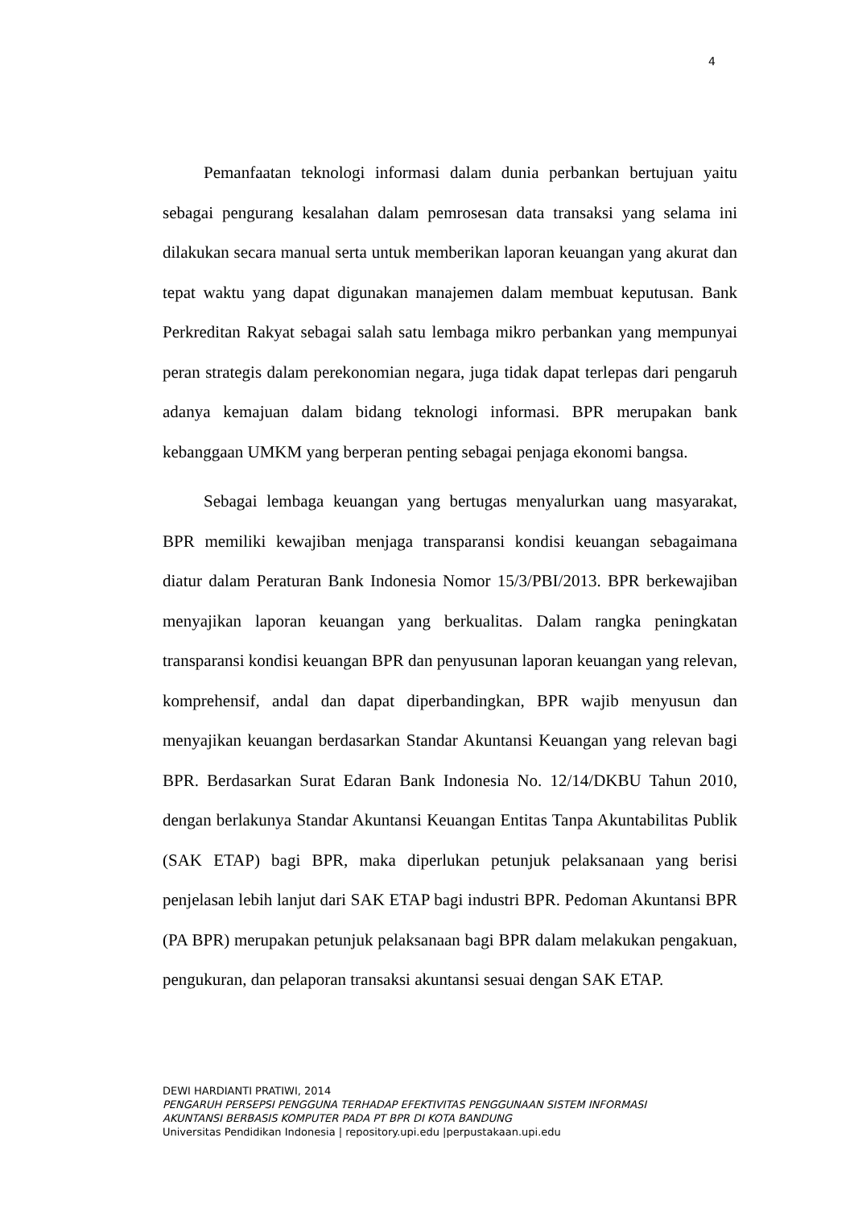4
Pemanfaatan teknologi informasi dalam dunia perbankan bertujuan yaitu sebagai pengurang kesalahan dalam pemrosesan data transaksi yang selama ini dilakukan secara manual serta untuk memberikan laporan keuangan yang akurat dan tepat waktu yang dapat digunakan manajemen dalam membuat keputusan. Bank Perkreditan Rakyat sebagai salah satu lembaga mikro perbankan yang mempunyai peran strategis dalam perekonomian negara, juga tidak dapat terlepas dari pengaruh adanya kemajuan dalam bidang teknologi informasi. BPR merupakan bank kebanggaan UMKM yang berperan penting sebagai penjaga ekonomi bangsa.
Sebagai lembaga keuangan yang bertugas menyalurkan uang masyarakat, BPR memiliki kewajiban menjaga transparansi kondisi keuangan sebagaimana diatur dalam Peraturan Bank Indonesia Nomor 15/3/PBI/2013. BPR berkewajiban menyajikan laporan keuangan yang berkualitas. Dalam rangka peningkatan transparansi kondisi keuangan BPR dan penyusunan laporan keuangan yang relevan, komprehensif, andal dan dapat diperbandingkan, BPR wajib menyusun dan menyajikan keuangan berdasarkan Standar Akuntansi Keuangan yang relevan bagi BPR. Berdasarkan Surat Edaran Bank Indonesia No. 12/14/DKBU Tahun 2010, dengan berlakunya Standar Akuntansi Keuangan Entitas Tanpa Akuntabilitas Publik (SAK ETAP) bagi BPR, maka diperlukan petunjuk pelaksanaan yang berisi penjelasan lebih lanjut dari SAK ETAP bagi industri BPR. Pedoman Akuntansi BPR (PA BPR) merupakan petunjuk pelaksanaan bagi BPR dalam melakukan pengakuan, pengukuran, dan pelaporan transaksi akuntansi sesuai dengan SAK ETAP.
DEWI HARDIANTI PRATIWI, 2014
PENGARUH PERSEPSI PENGGUNA TERHADAP EFEKTIVITAS PENGGUNAAN SISTEM INFORMASI
AKUNTANSI BERBASIS KOMPUTER PADA PT BPR DI KOTA BANDUNG
Universitas Pendidikan Indonesia | repository.upi.edu |perpustakaan.upi.edu